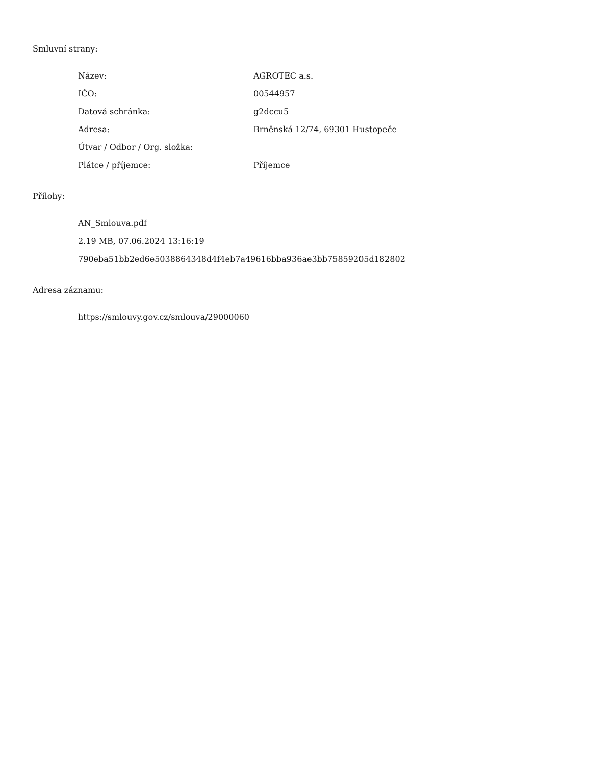Smluvní strany:
| Název: | AGROTEC a.s. |
| IČO: | 00544957 |
| Datová schránka: | g2dccu5 |
| Adresa: | Brněnská 12/74, 69301 Hustopeče |
| Útvar / Odbor / Org. složka: | |
| Plátce / příjemce: | Příjemce |
Přílohy:
AN_Smlouva.pdf
2.19 MB, 07.06.2024 13:16:19
790eba51bb2ed6e5038864348d4f4eb7a49616bba936ae3bb75859205d182802
Adresa záznamu:
https://smlouvy.gov.cz/smlouva/29000060